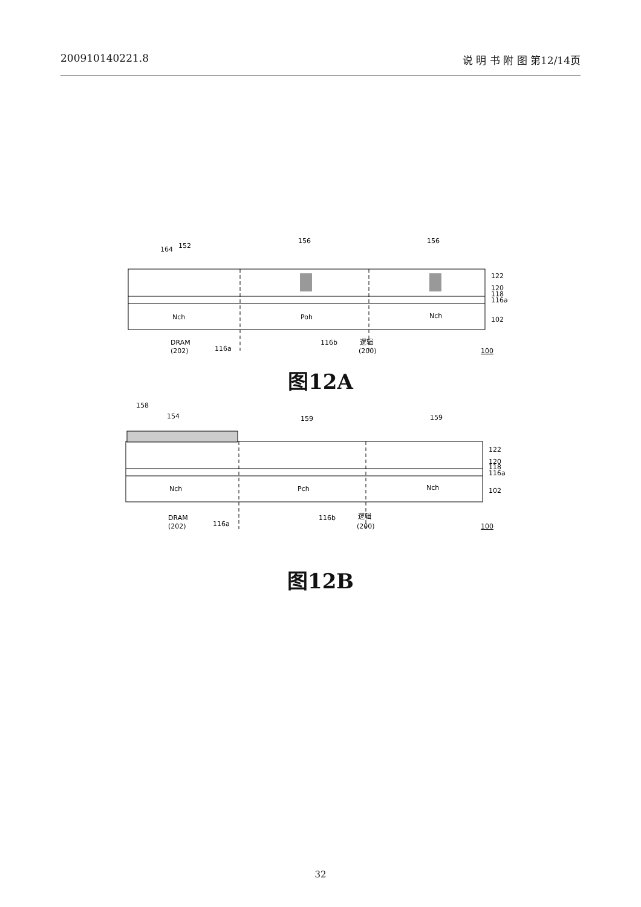200910140221.8 说 明 书 附 图 第12/14页
164
152
156
156
Nch
Poh
Nch
122
120
118
116a
102
DRAM
(202)
116a
116b
逻辑
(200)
100
图12A
158
154
159
159
Nch
Pch
Nch
122
120
118
116a
102
DRAM
(202)
116a
116b
逻辑
(200)
100
图12B
32